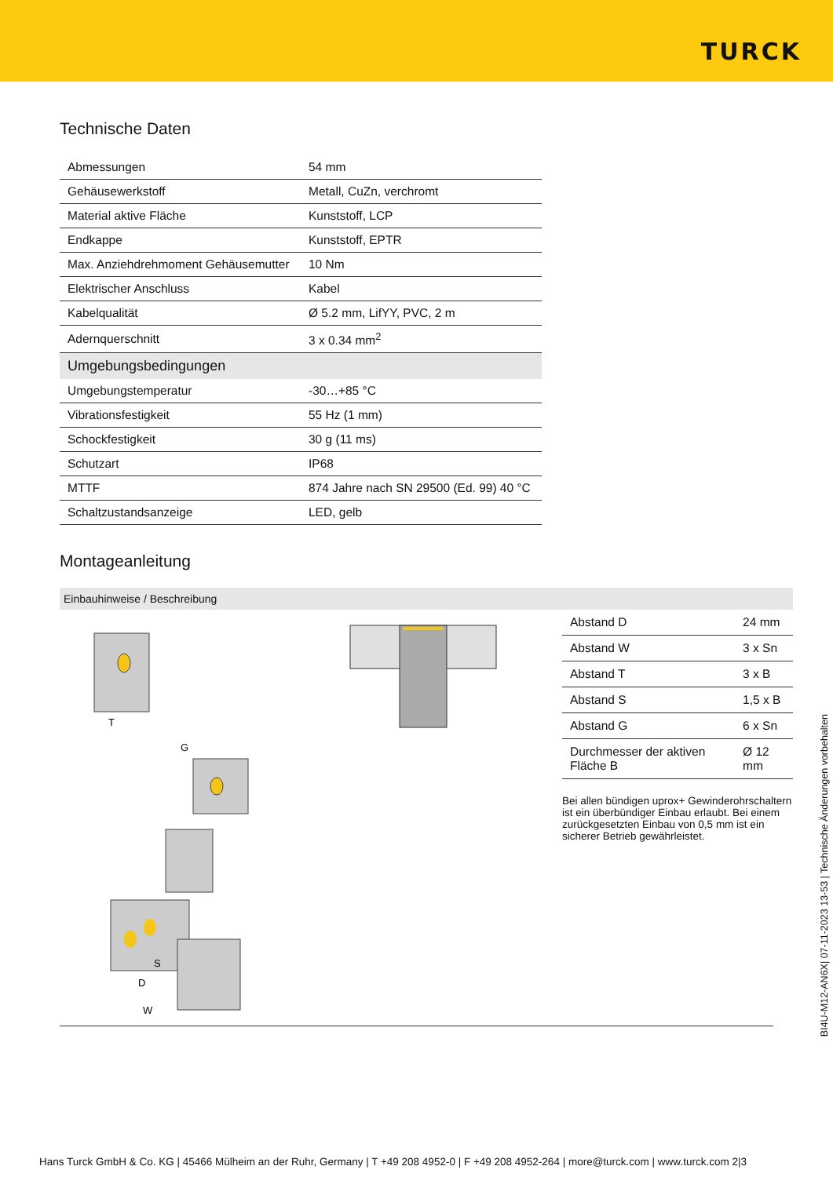TURCK
Technische Daten
| Abmessungen | 54 mm |
| Gehäusewerkstoff | Metall, CuZn, verchromt |
| Material aktive Fläche | Kunststoff, LCP |
| Endkappe | Kunststoff, EPTR |
| Max. Anziehdrehmoment Gehäusemutter | 10 Nm |
| Elektrischer Anschluss | Kabel |
| Kabelqualität | Ø 5.2 mm, LifYY, PVC, 2 m |
| Adernquerschnitt | 3 x 0.34 mm<sup>2</sup> |
| Umgebungsbedingungen | |
| Umgebungstemperatur | -30…+85 °C |
| Vibrationsfestigkeit | 55 Hz (1 mm) |
| Schockfestigkeit | 30 g (11 ms) |
| Schutzart | IP68 |
| MTTF | 874 Jahre nach SN 29500 (Ed. 99) 40 °C |
| Schaltzustandsanzeige | LED, gelb |
Montageanleitung
Einbauhinweise / Beschreibung
T
G
D
S
W
| Abstand D | 24 mm |
| Abstand W | 3 x Sn |
| Abstand T | 3 x B |
| Abstand S | 1,5 x B |
| Abstand G | 6 x Sn |
| Durchmesser der aktiven Fläche B | Ø 12 mm |
Bei allen bündigen uprox+ Gewinderohrschaltern ist ein überbündiger Einbau erlaubt. Bei einem zurückgesetzten Einbau von 0,5 mm ist ein sicherer Betrieb gewährleistet.
BI4U-M12-AN6X| 07-11-2023 13-53 | Technische Änderungen vorbehalten
Hans Turck GmbH & Co. KG | 45466 Mülheim an der Ruhr, Germany | T +49 208 4952-0 | F +49 208 4952-264 | more@turck.com | www.turck.com 2|3